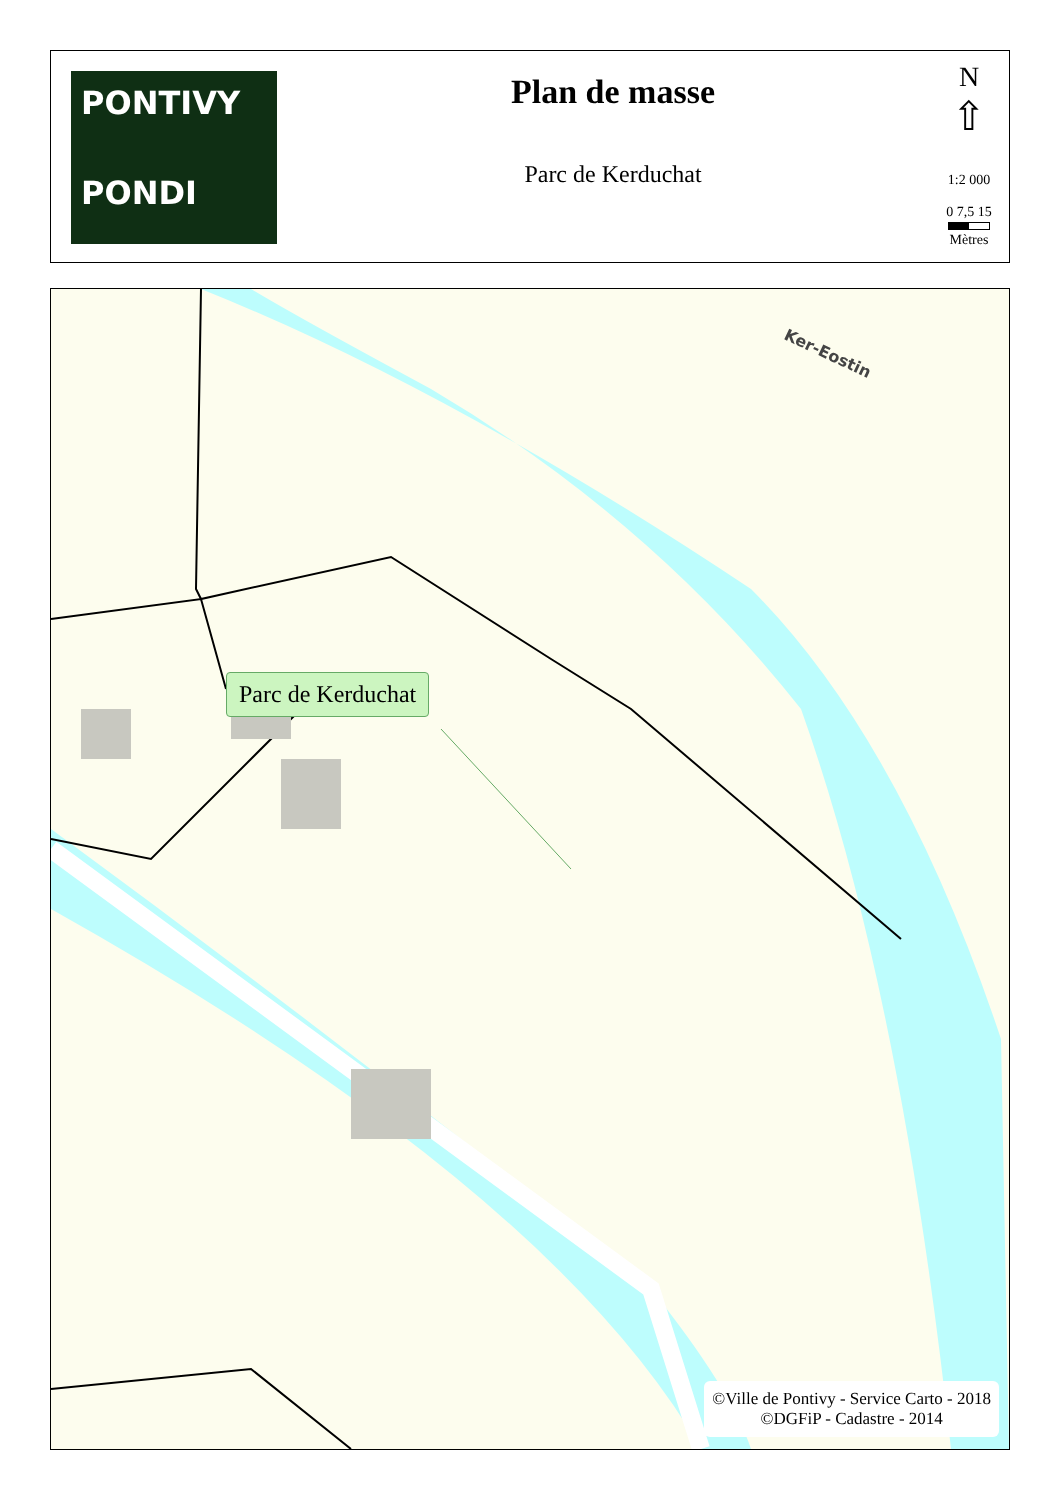PONTIVY
PONDI
Plan de masse
Parc de Kerduchat
N
⇧
1:2 000
0 7,5 15
Mètres
Ker-Eostin
Parc de Kerduchat
©Ville de Pontivy - Service Carto - 2018
©DGFiP - Cadastre - 2014